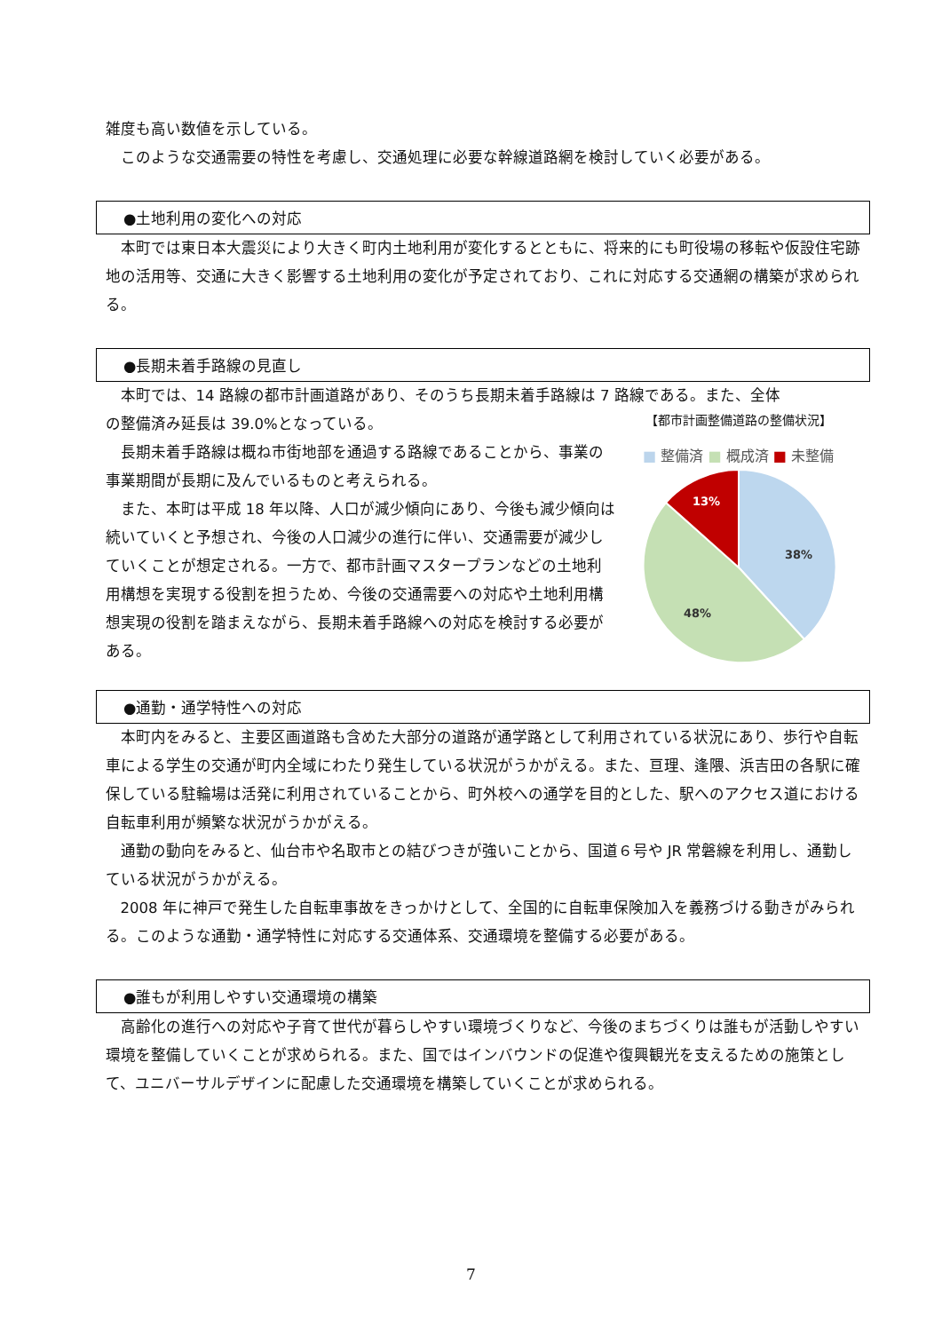雑度も高い数値を示している。
このような交通需要の特性を考慮し、交通処理に必要な幹線道路網を検討していく必要がある。
●土地利用の変化への対応
本町では東日本大震災により大きく町内土地利用が変化するとともに、将来的にも町役場の移転や仮設住宅跡地の活用等、交通に大きく影響する土地利用の変化が予定されており、これに対応する交通網の構築が求められる。
●長期未着手路線の見直し
本町では、14 路線の都市計画道路があり、そのうち長期未着手路線は 7 路線である。また、全体
の整備済み延長は 39.0%となっている。
長期未着手路線は概ね市街地部を通過する路線であることから、事業の事業期間が長期に及んでいるものと考えられる。
また、本町は平成 18 年以降、人口が減少傾向にあり、今後も減少傾向は続いていくと予想され、今後の人口減少の進行に伴い、交通需要が減少していくことが想定される。一方で、都市計画マスタープランなどの土地利用構想を実現する役割を担うため、今後の交通需要への対応や土地利用構想実現の役割を踏まえながら、長期未着手路線への対応を検討する必要がある。
【都市計画整備道路の整備状況】
■ 整備済 ■ 概成済 ■ 未整備
38%
48%
13%
●通勤・通学特性への対応
本町内をみると、主要区画道路も含めた大部分の道路が通学路として利用されている状況にあり、歩行や自転車による学生の交通が町内全域にわたり発生している状況がうかがえる。また、亘理、逢隈、浜吉田の各駅に確保している駐輪場は活発に利用されていることから、町外校への通学を目的とした、駅へのアクセス道における自転車利用が頻繁な状況がうかがえる。
通勤の動向をみると、仙台市や名取市との結びつきが強いことから、国道６号や JR 常磐線を利用し、通勤している状況がうかがえる。
2008 年に神戸で発生した自転車事故をきっかけとして、全国的に自転車保険加入を義務づける動きがみられる。このような通勤・通学特性に対応する交通体系、交通環境を整備する必要がある。
●誰もが利用しやすい交通環境の構築
高齢化の進行への対応や子育て世代が暮らしやすい環境づくりなど、今後のまちづくりは誰もが活動しやすい環境を整備していくことが求められる。また、国ではインバウンドの促進や復興観光を支えるための施策として、ユニバーサルデザインに配慮した交通環境を構築していくことが求められる。
7